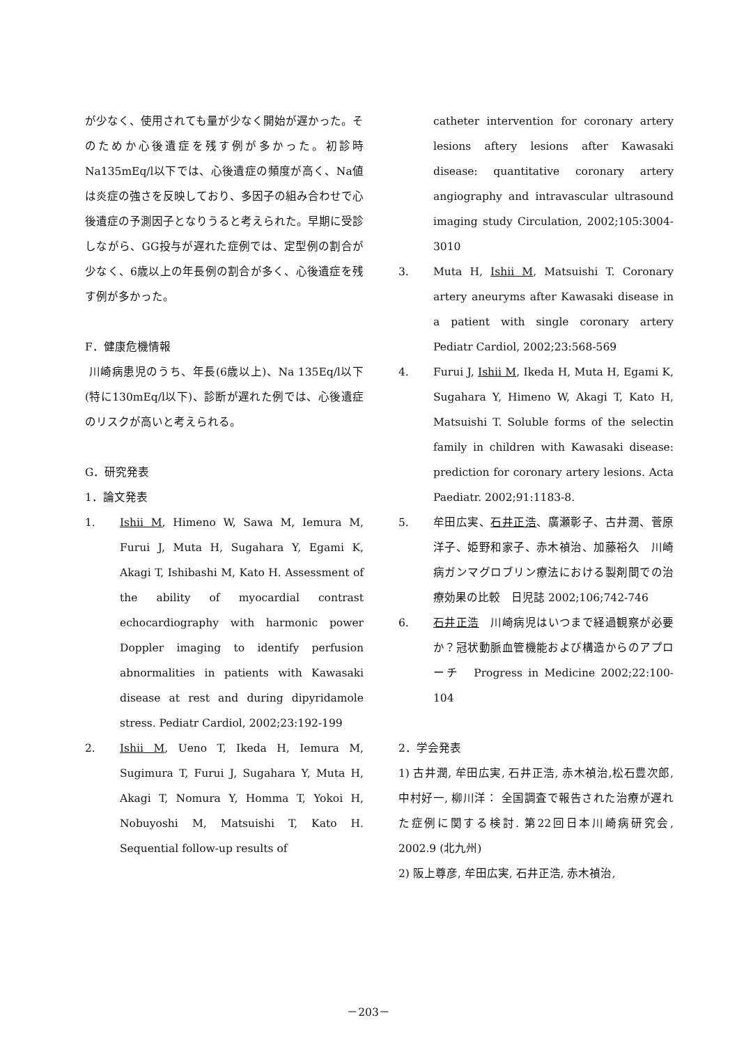が少なく、使用されても量が少なく開始が遅かった。そのためか心後遺症を残す例が多かった。初診時Na135mEq/l以下では、心後遺症の頻度が高く、Na値は炎症の強さを反映しており、多因子の組み合わせで心後遺症の予測因子となりうると考えられた。早期に受診しながら、GG投与が遅れた症例では、定型例の割合が少なく、6歳以上の年長例の割合が多く、心後遺症を残す例が多かった。
F．健康危機情報
川崎病患児のうち、年長(6歳以上)、Na 135Eq/l以下(特に130mEq/l以下)、診断が遅れた例では、心後遺症のリスクが高いと考えられる。
G．研究発表
1．論文発表
1. Ishii M, Himeno W, Sawa M, Iemura M, Furui J, Muta H, Sugahara Y, Egami K, Akagi T, Ishibashi M, Kato H. Assessment of the ability of myocardial contrast echocardiography with harmonic power Doppler imaging to identify perfusion abnormalities in patients with Kawasaki disease at rest and during dipyridamole stress. Pediatr Cardiol, 2002;23:192-199
2. Ishii M, Ueno T, Ikeda H, Iemura M, Sugimura T, Furui J, Sugahara Y, Muta H, Akagi T, Nomura Y, Homma T, Yokoi H, Nobuyoshi M, Matsuishi T, Kato H. Sequential follow-up results of
catheter intervention for coronary artery lesions aftery lesions after Kawasaki disease: quantitative coronary artery angiography and intravascular ultrasound imaging study Circulation, 2002;105:3004-3010
3. Muta H, Ishii M, Matsuishi T. Coronary artery aneuryms after Kawasaki disease in a patient with single coronary artery Pediatr Cardiol, 2002;23:568-569
4. Furui J, Ishii M, Ikeda H, Muta H, Egami K, Sugahara Y, Himeno W, Akagi T, Kato H, Matsuishi T. Soluble forms of the selectin family in children with Kawasaki disease: prediction for coronary artery lesions. Acta Paediatr. 2002;91:1183-8.
5. 牟田広実、石井正浩、廣瀬彰子、古井潤、菅原洋子、姫野和家子、赤木禎治、加藤裕久　川崎病ガンマグロブリン療法における製剤間での治療効果の比較　日児誌 2002;106;742-746
6. 石井正浩　川崎病児はいつまで経過観察が必要か？冠状動脈血管機能および構造からのアプローチ　Progress in Medicine 2002;22:100-104
2．学会発表
1) 古井潤, 牟田広実, 石井正浩, 赤木禎治,松石豊次郎, 中村好一, 柳川洋： 全国調査で報告された治療が遅れた症例に関する検討. 第22回日本川崎病研究会, 2002.9 (北九州)
2) 阪上尊彦, 牟田広実, 石井正浩, 赤木禎治,
－203－